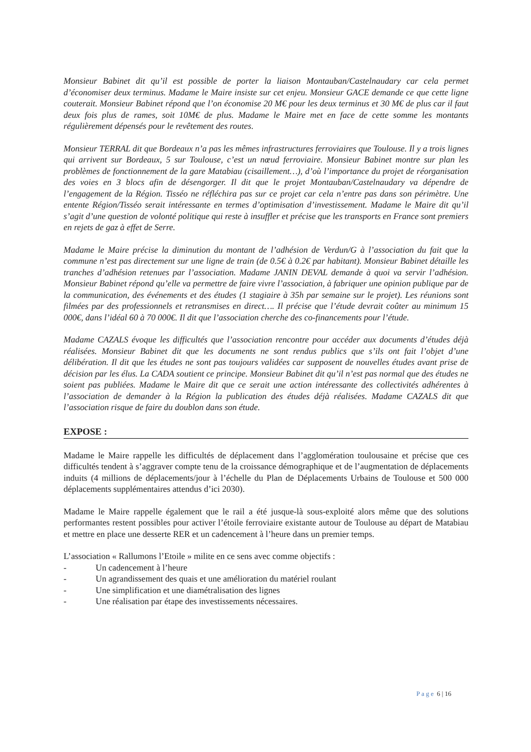Monsieur Babinet dit qu’il est possible de porter la liaison Montauban/Castelnaudary car cela permet d’économiser deux terminus. Madame le Maire insiste sur cet enjeu. Monsieur GACE demande ce que cette ligne couterait. Monsieur Babinet répond que l’on économise 20 M€ pour les deux terminus et 30 M€ de plus car il faut deux fois plus de rames, soit 10M€ de plus. Madame le Maire met en face de cette somme les montants régulièrement dépensés pour le revêtement des routes.
Monsieur TERRAL dit que Bordeaux n’a pas les mêmes infrastructures ferroviaires que Toulouse. Il y a trois lignes qui arrivent sur Bordeaux, 5 sur Toulouse, c’est un nœud ferroviaire. Monsieur Babinet montre sur plan les problèmes de fonctionnement de la gare Matabiau (cisaillement…), d’où l’importance du projet de réorganisation des voies en 3 blocs afin de désengorger. Il dit que le projet Montauban/Castelnaudary va dépendre de l’engagement de la Région. Tisséo ne réfléchira pas sur ce projet car cela n’entre pas dans son périmètre. Une entente Région/Tisséo serait intéressante en termes d’optimisation d’investissement. Madame le Maire dit qu’il s’agit d’une question de volonté politique qui reste à insuffler et précise que les transports en France sont premiers en rejets de gaz à effet de Serre.
Madame le Maire précise la diminution du montant de l’adhésion de Verdun/G à l’association du fait que la commune n’est pas directement sur une ligne de train (de 0.5€ à 0.2€ par habitant). Monsieur Babinet détaille les tranches d’adhésion retenues par l’association. Madame JANIN DEVAL demande à quoi va servir l’adhésion. Monsieur Babinet répond qu’elle va permettre de faire vivre l’association, à fabriquer une opinion publique par de la communication, des événements et des études (1 stagiaire à 35h par semaine sur le projet). Les réunions sont filmées par des professionnels et retransmises en direct…. Il précise que l’étude devrait coûter au minimum 15 000€, dans l’idéal 60 à 70 000€. Il dit que l’association cherche des co-financements pour l’étude.
Madame CAZALS évoque les difficultés que l’association rencontre pour accéder aux documents d’études déjà réalisées. Monsieur Babinet dit que les documents ne sont rendus publics que s’ils ont fait l’objet d’une délibération. Il dit que les études ne sont pas toujours validées car supposent de nouvelles études avant prise de décision par les élus. La CADA soutient ce principe. Monsieur Babinet dit qu’il n’est pas normal que des études ne soient pas publiées. Madame le Maire dit que ce serait une action intéressante des collectivités adhérentes à l’association de demander à la Région la publication des études déjà réalisées. Madame CAZALS dit que l’association risque de faire du doublon dans son étude.
EXPOSE :
Madame le Maire rappelle les difficultés de déplacement dans l’agglomération toulousaine et précise que ces difficultés tendent à s’aggraver compte tenu de la croissance démographique et de l’augmentation de déplacements induits (4 millions de déplacements/jour à l’échelle du Plan de Déplacements Urbains de Toulouse et 500 000 déplacements supplémentaires attendus d’ici 2030).
Madame le Maire rappelle également que le rail a été jusque-là sous-exploité alors même que des solutions performantes restent possibles pour activer l’étoile ferroviaire existante autour de Toulouse au départ de Matabiau et mettre en place une desserte RER et un cadencement à l’heure dans un premier temps.
L’association « Rallumons l’Etoile » milite en ce sens avec comme objectifs :
- Un cadencement à l’heure
- Un agrandissement des quais et une amélioration du matériel roulant
- Une simplification et une diamétralisation des lignes
- Une réalisation par étape des investissements nécessaires.
P a g e 6 | 16